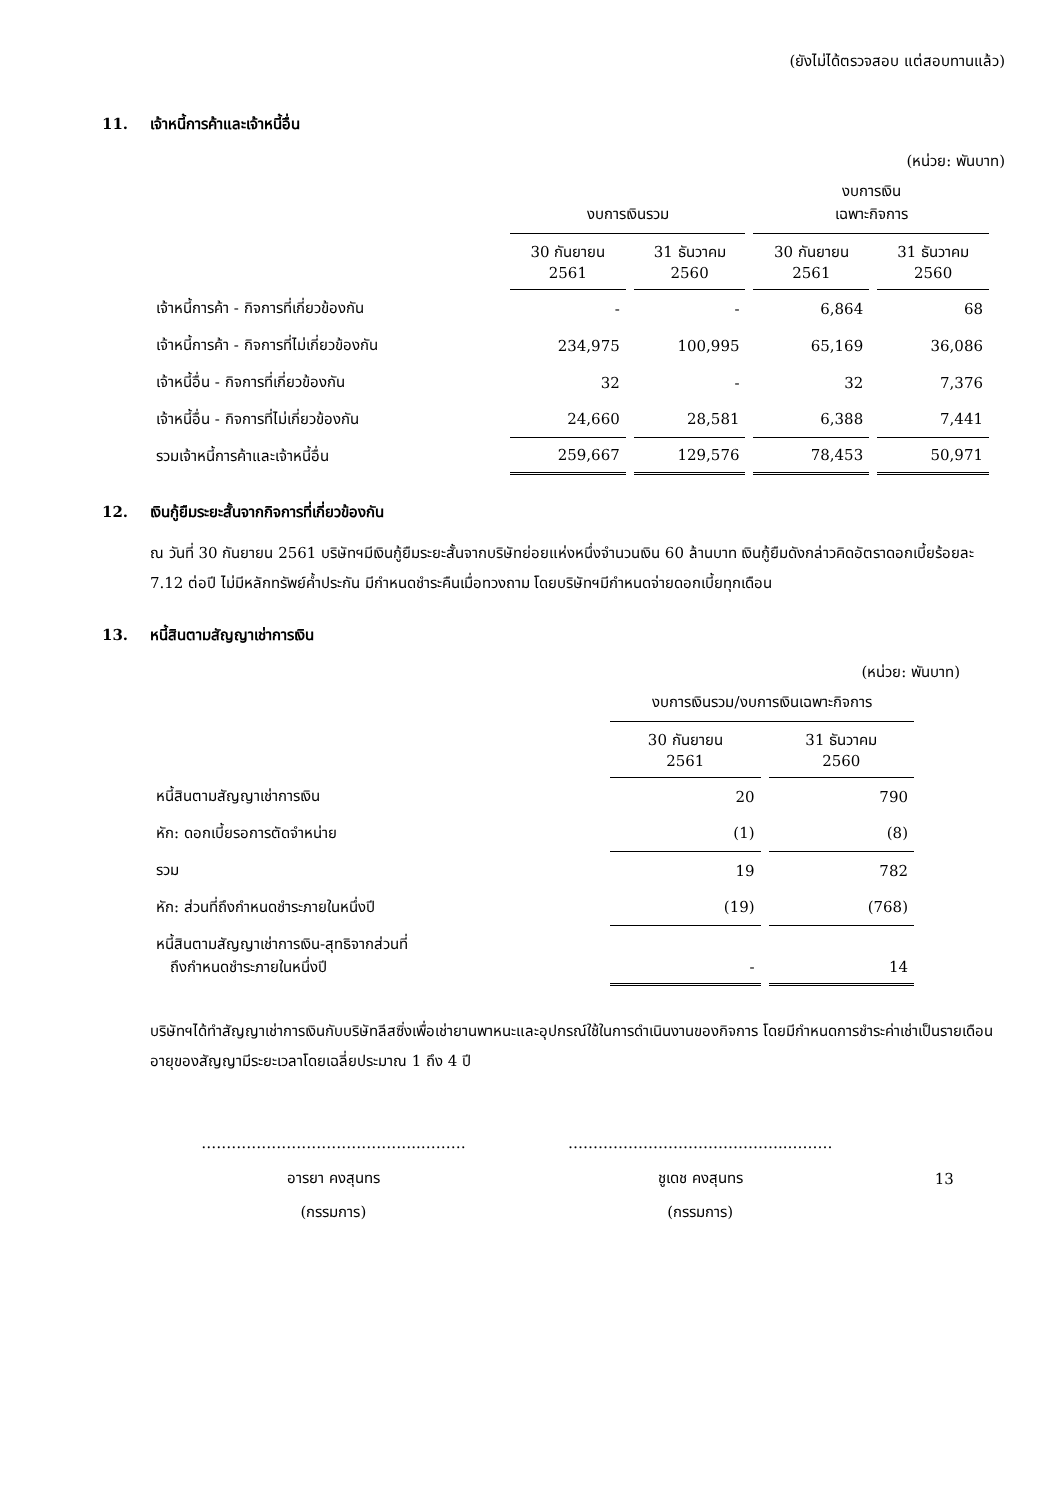(ยังไม่ได้ตรวจสอบ แต่สอบทานแล้ว)
11. เจ้าหนี้การค้าและเจ้าหนี้อื่น
(หน่วย: พันบาท)
| | งบการเงินรวม | | งบการเงิน เฉพาะกิจการ | |
| --- | --- | --- | --- | --- |
| | 30 กันยายน 2561 | 31 ธันวาคม 2560 | 30 กันยายน 2561 | 31 ธันวาคม 2560 |
| เจ้าหนี้การค้า - กิจการที่เกี่ยวข้องกัน | - | - | 6,864 | 68 |
| เจ้าหนี้การค้า - กิจการที่ไม่เกี่ยวข้องกัน | 234,975 | 100,995 | 65,169 | 36,086 |
| เจ้าหนี้อื่น - กิจการที่เกี่ยวข้องกัน | 32 | - | 32 | 7,376 |
| เจ้าหนี้อื่น - กิจการที่ไม่เกี่ยวข้องกัน | 24,660 | 28,581 | 6,388 | 7,441 |
| รวมเจ้าหนี้การค้าและเจ้าหนี้อื่น | 259,667 | 129,576 | 78,453 | 50,971 |
12. เงินกู้ยืมระยะสั้นจากกิจการที่เกี่ยวข้องกัน
ณ วันที่ 30 กันยายน 2561 บริษัทฯมีเงินกู้ยืมระยะสั้นจากบริษัทย่อยแห่งหนึ่งจำนวนเงิน 60 ล้านบาท เงินกู้ยืมดังกล่าวคิดอัตราดอกเบี้ยร้อยละ 7.12 ต่อปี ไม่มีหลักทรัพย์ค้ำประกัน มีกำหนดชำระคืนเมื่อทวงถาม โดยบริษัทฯมีกำหนดจ่ายดอกเบี้ยทุกเดือน
13. หนี้สินตามสัญญาเช่าการเงิน
(หน่วย: พันบาท)
| | งบการเงินรวม/งบการเงินเฉพาะกิจการ | |
| --- | --- | --- |
| | 30 กันยายน 2561 | 31 ธันวาคม 2560 |
| หนี้สินตามสัญญาเช่าการเงิน | 20 | 790 |
| หัก: ดอกเบี้ยรอการตัดจำหน่าย | (1) | (8) |
| รวม | 19 | 782 |
| หัก: ส่วนที่ถึงกำหนดชำระภายในหนึ่งปี | (19) | (768) |
| หนี้สินตามสัญญาเช่าการเงิน-สุทธิจากส่วนที่ ถึงกำหนดชำระภายในหนึ่งปี | - | 14 |
บริษัทฯได้ทำสัญญาเช่าการเงินกับบริษัทลีสซิ่งเพื่อเช่ายานพาหนะและอุปกรณ์ใช้ในการดำเนินงานของกิจการ โดยมีกำหนดการชำระค่าเช่าเป็นรายเดือน อายุของสัญญามีระยะเวลาโดยเฉลี่ยประมาณ 1 ถึง 4 ปี
……………………………………..………
อารยา คงสุนทร
(กรรมการ)
……………………………………..………
ชูเดช คงสุนทร
(กรรมการ)
13